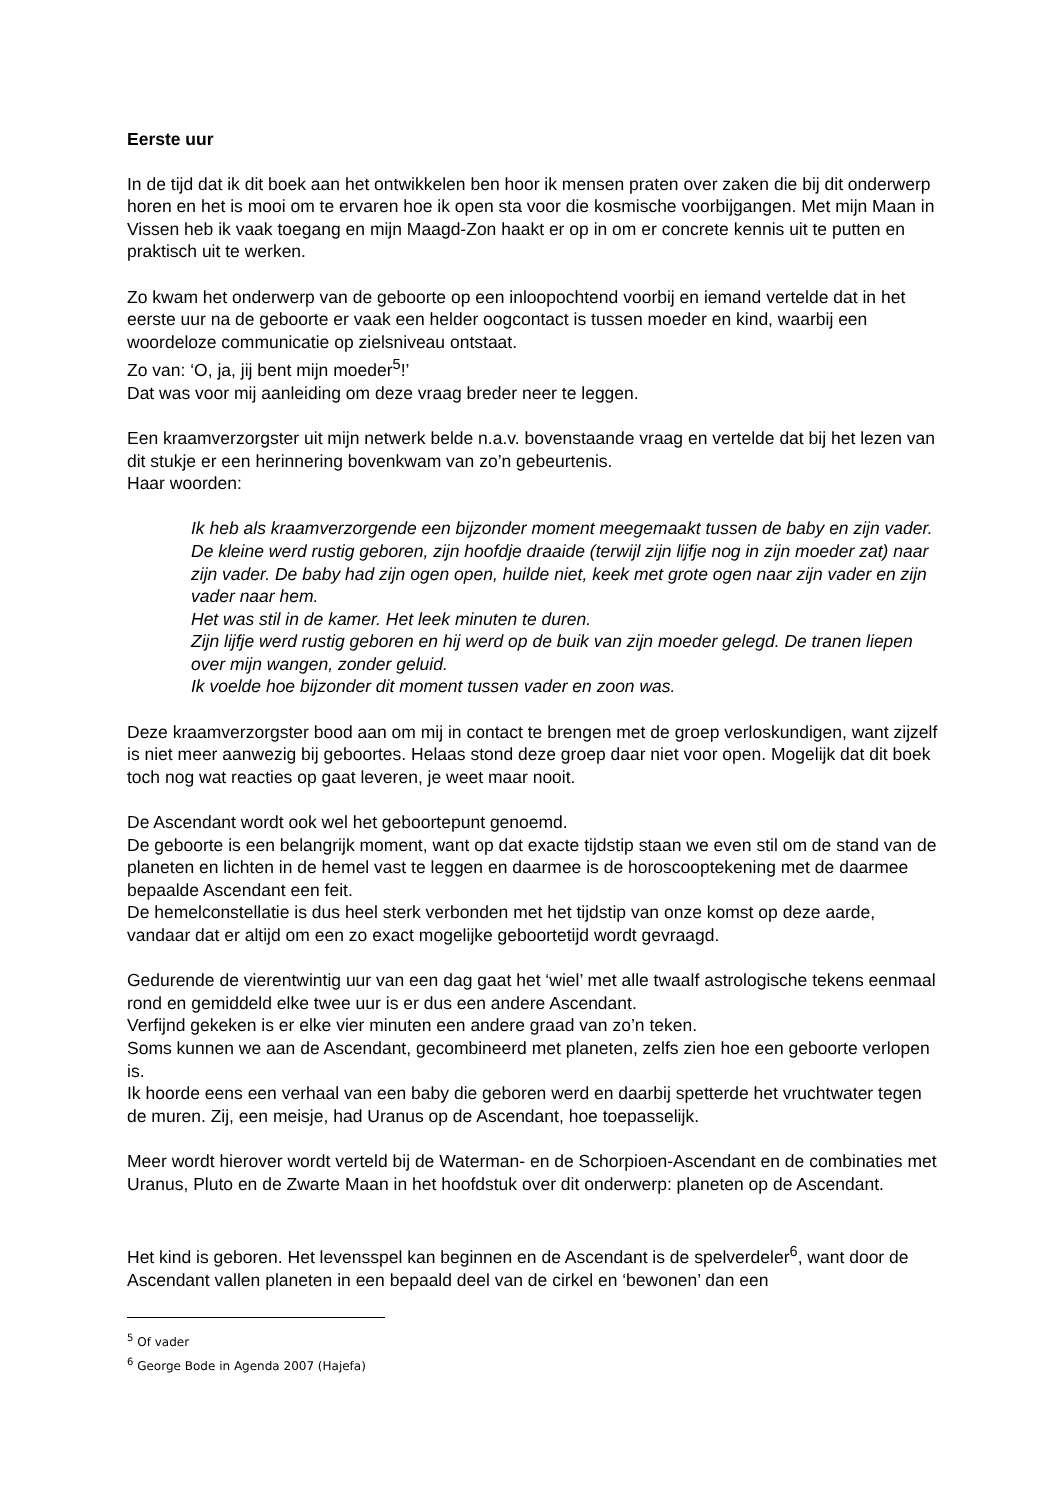Eerste uur
In de tijd dat ik dit boek aan het ontwikkelen ben hoor ik mensen praten over zaken die bij dit onderwerp horen en het is mooi om te ervaren hoe ik open sta voor die kosmische voorbijgangen. Met mijn Maan in Vissen heb ik vaak toegang en mijn Maagd-Zon haakt er op in om er concrete kennis uit te putten en praktisch uit te werken.
Zo kwam het onderwerp van de geboorte op een inloopochtend voorbij en iemand vertelde dat in het eerste uur na de geboorte er vaak een helder oogcontact is tussen moeder en kind, waarbij een woordeloze communicatie op zielsniveau ontstaat.
Zo van: ‘O, ja, jij bent mijn moeder<sup>5</sup>!’
Dat was voor mij aanleiding om deze vraag breder neer te leggen.
Een kraamverzorgster uit mijn netwerk belde n.a.v. bovenstaande vraag en vertelde dat bij het lezen van dit stukje er een herinnering bovenkwam van zo’n gebeurtenis.
Haar woorden:
Ik heb als kraamverzorgende een bijzonder moment meegemaakt tussen de baby en zijn vader. De kleine werd rustig geboren, zijn hoofdje draaide (terwijl zijn lijfje nog in zijn moeder zat) naar zijn vader. De baby had zijn ogen open, huilde niet, keek met grote ogen naar zijn vader en zijn vader naar hem.
Het was stil in de kamer. Het leek minuten te duren.
Zijn lijfje werd rustig geboren en hij werd op de buik van zijn moeder gelegd. De tranen liepen over mijn wangen, zonder geluid.
Ik voelde hoe bijzonder dit moment tussen vader en zoon was.
Deze kraamverzorgster bood aan om mij in contact te brengen met de groep verloskundigen, want zijzelf is niet meer aanwezig bij geboortes. Helaas stond deze groep daar niet voor open. Mogelijk dat dit boek toch nog wat reacties op gaat leveren, je weet maar nooit.
De Ascendant wordt ook wel het geboortepunt genoemd.
De geboorte is een belangrijk moment, want op dat exacte tijdstip staan we even stil om de stand van de planeten en lichten in de hemel vast te leggen en daarmee is de horoscooptekening met de daarmee bepaalde Ascendant een feit.
De hemelconstellatie is dus heel sterk verbonden met het tijdstip van onze komst op deze aarde, vandaar dat er altijd om een zo exact mogelijke geboortetijd wordt gevraagd.
Gedurende de vierentwintig uur van een dag gaat het ‘wiel’ met alle twaalf astrologische tekens eenmaal rond en gemiddeld elke twee uur is er dus een andere Ascendant.
Verfijnd gekeken is er elke vier minuten een andere graad van zo’n teken.
Soms kunnen we aan de Ascendant, gecombineerd met planeten, zelfs zien hoe een geboorte verlopen is.
Ik hoorde eens een verhaal van een baby die geboren werd en daarbij spetterde het vruchtwater tegen de muren. Zij, een meisje, had Uranus op de Ascendant, hoe toepasselijk.
Meer wordt hierover wordt verteld bij de Waterman- en de Schorpioen-Ascendant en de combinaties met Uranus, Pluto en de Zwarte Maan in het hoofdstuk over dit onderwerp: planeten op de Ascendant.
Het kind is geboren. Het levensspel kan beginnen en de Ascendant is de spelverdeler<sup>6</sup>, want door de Ascendant vallen planeten in een bepaald deel van de cirkel en ‘bewonen’ dan een
<sup>5</sup> Of vader
<sup>6</sup> George Bode in Agenda 2007 (Hajefa)